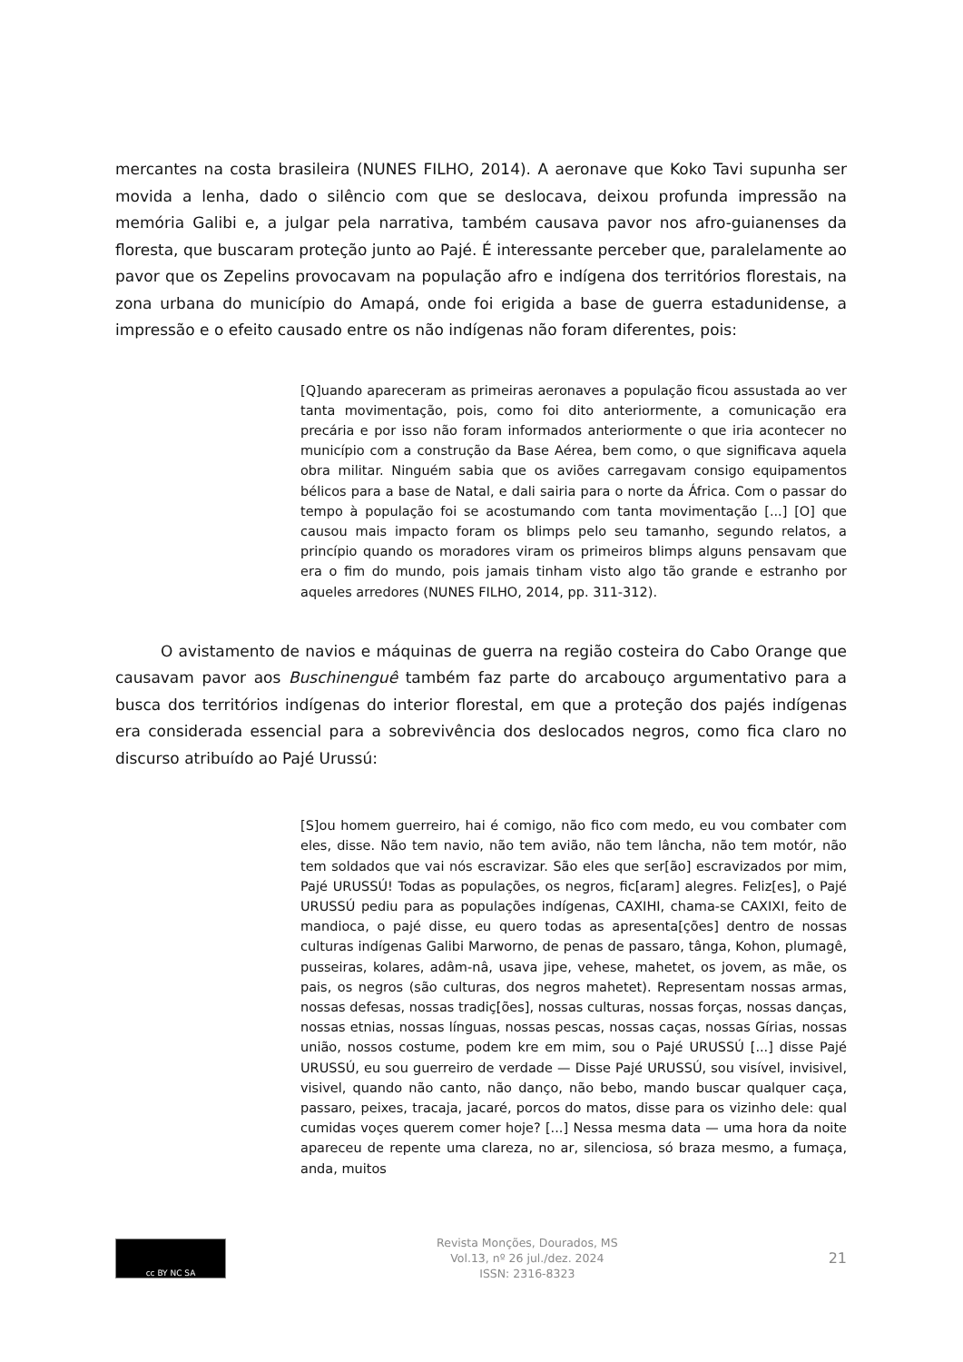mercantes na costa brasileira (NUNES FILHO, 2014). A aeronave que Koko Tavi supunha ser movida a lenha, dado o silêncio com que se deslocava, deixou profunda impressão na memória Galibi e, a julgar pela narrativa, também causava pavor nos afro-guianenses da floresta, que buscaram proteção junto ao Pajé. É interessante perceber que, paralelamente ao pavor que os Zepelins provocavam na população afro e indígena dos territórios florestais, na zona urbana do município do Amapá, onde foi erigida a base de guerra estadunidense, a impressão e o efeito causado entre os não indígenas não foram diferentes, pois:
[Q]uando apareceram as primeiras aeronaves a população ficou assustada ao ver tanta movimentação, pois, como foi dito anteriormente, a comunicação era precária e por isso não foram informados anteriormente o que iria acontecer no município com a construção da Base Aérea, bem como, o que significava aquela obra militar. Ninguém sabia que os aviões carregavam consigo equipamentos bélicos para a base de Natal, e dali sairia para o norte da África. Com o passar do tempo à população foi se acostumando com tanta movimentação [...] [O] que causou mais impacto foram os blimps pelo seu tamanho, segundo relatos, a princípio quando os moradores viram os primeiros blimps alguns pensavam que era o fim do mundo, pois jamais tinham visto algo tão grande e estranho por aqueles arredores (NUNES FILHO, 2014, pp. 311-312).
O avistamento de navios e máquinas de guerra na região costeira do Cabo Orange que causavam pavor aos Buschinenguê também faz parte do arcabouço argumentativo para a busca dos territórios indígenas do interior florestal, em que a proteção dos pajés indígenas era considerada essencial para a sobrevivência dos deslocados negros, como fica claro no discurso atribuído ao Pajé Urussú:
[S]ou homem guerreiro, hai é comigo, não fico com medo, eu vou combater com eles, disse. Não tem navio, não tem avião, não tem lâncha, não tem motór, não tem soldados que vai nós escravizar. São eles que ser[ão] escravizados por mim, Pajé URUSSÚ! Todas as populações, os negros, fic[aram] alegres. Feliz[es], o Pajé URUSSÚ pediu para as populações indígenas, CAXIHI, chama-se CAXIXI, feito de mandioca, o pajé disse, eu quero todas as apresenta[ções] dentro de nossas culturas indígenas Galibi Marworno, de penas de passaro, tânga, Kohon, plumagê, pusseiras, kolares, adâm-nâ, usava jipe, vehese, mahetet, os jovem, as mãe, os pais, os negros (são culturas, dos negros mahetet). Representam nossas armas, nossas defesas, nossas tradiç[ões], nossas culturas, nossas forças, nossas danças, nossas etnias, nossas línguas, nossas pescas, nossas caças, nossas Gírias, nossas união, nossos costume, podem kre em mim, sou o Pajé URUSSÚ [...] disse Pajé URUSSÚ, eu sou guerreiro de verdade — Disse Pajé URUSSÚ, sou visível, invisivel, visivel, quando não canto, não danço, não bebo, mando buscar qualquer caça, passaro, peixes, tracaja, jacaré, porcos do matos, disse para os vizinho dele: qual cumidas voçes querem comer hoje? [...] Nessa mesma data — uma hora da noite apareceu de repente uma clareza, no ar, silenciosa, só braza mesmo, a fumaça, anda, muitos
cc BY NC SA
Revista Monções, Dourados, MS
Vol.13, nº 26 jul./dez. 2024
ISSN: 2316-8323
21